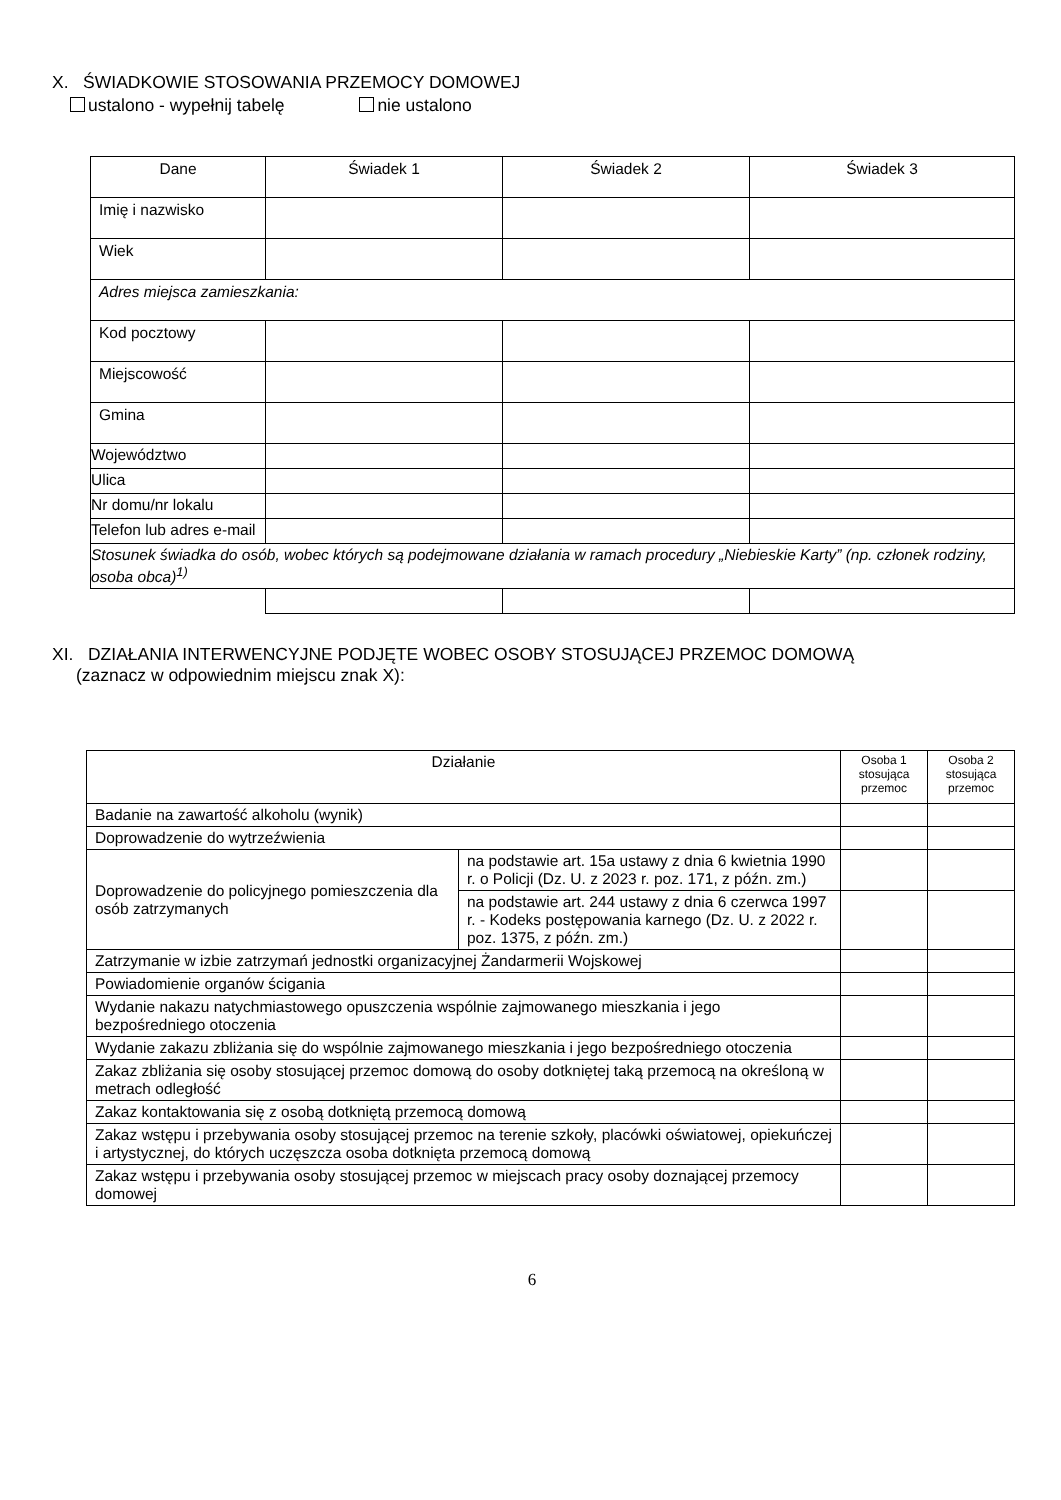X. ŚWIADKOWIE STOSOWANIA PRZEMOCY DOMOWEJ
ustalono - wypełnij tabelę nie ustalono
| Dane | Świadek 1 | Świadek 2 | Świadek 3 |
| --- | --- | --- | --- |
| Imię i nazwisko | | | |
| Wiek | | | |
| Adres miejsca zamieszkania: | | | |
| Kod pocztowy | | | |
| Miejscowość | | | |
| Gmina | | | |
| Województwo | | | |
| Ulica | | | |
| Nr domu/nr lokalu | | | |
| Telefon lub adres e-mail | | | |
| Stosunek świadka do osób, wobec których są podejmowane działania w ramach procedury „Niebieskie Karty” (np. członek rodziny, osoba obca)<sup>1)</sup> | | | |
XI. DZIAŁANIA INTERWENCYJNE PODJĘTE WOBEC OSOBY STOSUJĄCEJ PRZEMOC DOMOWĄ
(zaznacz w odpowiednim miejscu znak X):
| Działanie | | Osoba 1 stosująca przemoc | Osoba 2 stosująca przemoc |
| --- | --- | --- | --- |
| Badanie na zawartość alkoholu (wynik) | | | |
| Doprowadzenie do wytrzeźwienia | | | |
| Doprowadzenie do policyjnego pomieszczenia dla osób zatrzymanych | na podstawie art. 15a ustawy z dnia 6 kwietnia 1990 r. o Policji (Dz. U. z 2023 r. poz. 171, z późn. zm.) | | |
| | na podstawie art. 244 ustawy z dnia 6 czerwca 1997 r. - Kodeks postępowania karnego (Dz. U. z 2022 r. poz. 1375, z późn. zm.) | | |
| Zatrzymanie w izbie zatrzymań jednostki organizacyjnej Żandarmerii Wojskowej | | | |
| Powiadomienie organów ścigania | | | |
| Wydanie nakazu natychmiastowego opuszczenia wspólnie zajmowanego mieszkania i jego bezpośredniego otoczenia | | | |
| Wydanie zakazu zbliżania się do wspólnie zajmowanego mieszkania i jego bezpośredniego otoczenia | | | |
| Zakaz zbliżania się osoby stosującej przemoc domową do osoby dotkniętej taką przemocą na określoną w metrach odległość | | | |
| Zakaz kontaktowania się z osobą dotkniętą przemocą domową | | | |
| Zakaz wstępu i przebywania osoby stosującej przemoc na terenie szkoły, placówki oświatowej, opiekuńczej i artystycznej, do których uczęszcza osoba dotknięta przemocą domową | | | |
| Zakaz wstępu i przebywania osoby stosującej przemoc w miejscach pracy osoby doznającej przemocy domowej | | | |
6